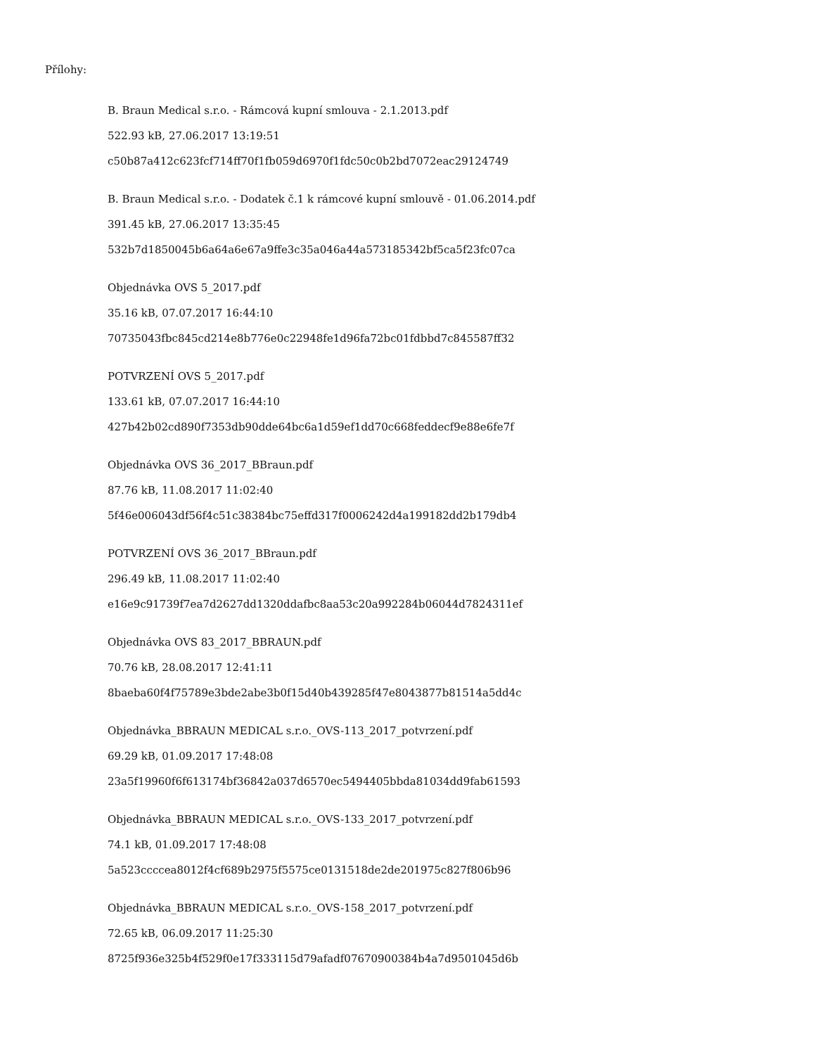Přílohy:
B. Braun Medical s.r.o. - Rámcová kupní smlouva - 2.1.2013.pdf
522.93 kB, 27.06.2017 13:19:51
c50b87a412c623fcf714ff70f1fb059d6970f1fdc50c0b2bd7072eac29124749
B. Braun Medical s.r.o. - Dodatek č.1 k rámcové kupní smlouvě - 01.06.2014.pdf
391.45 kB, 27.06.2017 13:35:45
532b7d1850045b6a64a6e67a9ffe3c35a046a44a573185342bf5ca5f23fc07ca
Objednávka OVS 5_2017.pdf
35.16 kB, 07.07.2017 16:44:10
70735043fbc845cd214e8b776e0c22948fe1d96fa72bc01fdbbd7c845587ff32
POTVRZENÍ OVS 5_2017.pdf
133.61 kB, 07.07.2017 16:44:10
427b42b02cd890f7353db90dde64bc6a1d59ef1dd70c668feddecf9e88e6fe7f
Objednávka OVS 36_2017_BBraun.pdf
87.76 kB, 11.08.2017 11:02:40
5f46e006043df56f4c51c38384bc75effd317f0006242d4a199182dd2b179db4
POTVRZENÍ OVS 36_2017_BBraun.pdf
296.49 kB, 11.08.2017 11:02:40
e16e9c91739f7ea7d2627dd1320ddafbc8aa53c20a992284b06044d7824311ef
Objednávka OVS 83_2017_BBRAUN.pdf
70.76 kB, 28.08.2017 12:41:11
8baeba60f4f75789e3bde2abe3b0f15d40b439285f47e8043877b81514a5dd4c
Objednávka_BBRAUN MEDICAL s.r.o._OVS-113_2017_potvrzení.pdf
69.29 kB, 01.09.2017 17:48:08
23a5f19960f6f613174bf36842a037d6570ec5494405bbda81034dd9fab61593
Objednávka_BBRAUN MEDICAL s.r.o._OVS-133_2017_potvrzení.pdf
74.1 kB, 01.09.2017 17:48:08
5a523ccccea8012f4cf689b2975f5575ce0131518de2de201975c827f806b96
Objednávka_BBRAUN MEDICAL s.r.o._OVS-158_2017_potvrzení.pdf
72.65 kB, 06.09.2017 11:25:30
8725f936e325b4f529f0e17f333115d79afadf07670900384b4a7d9501045d6b